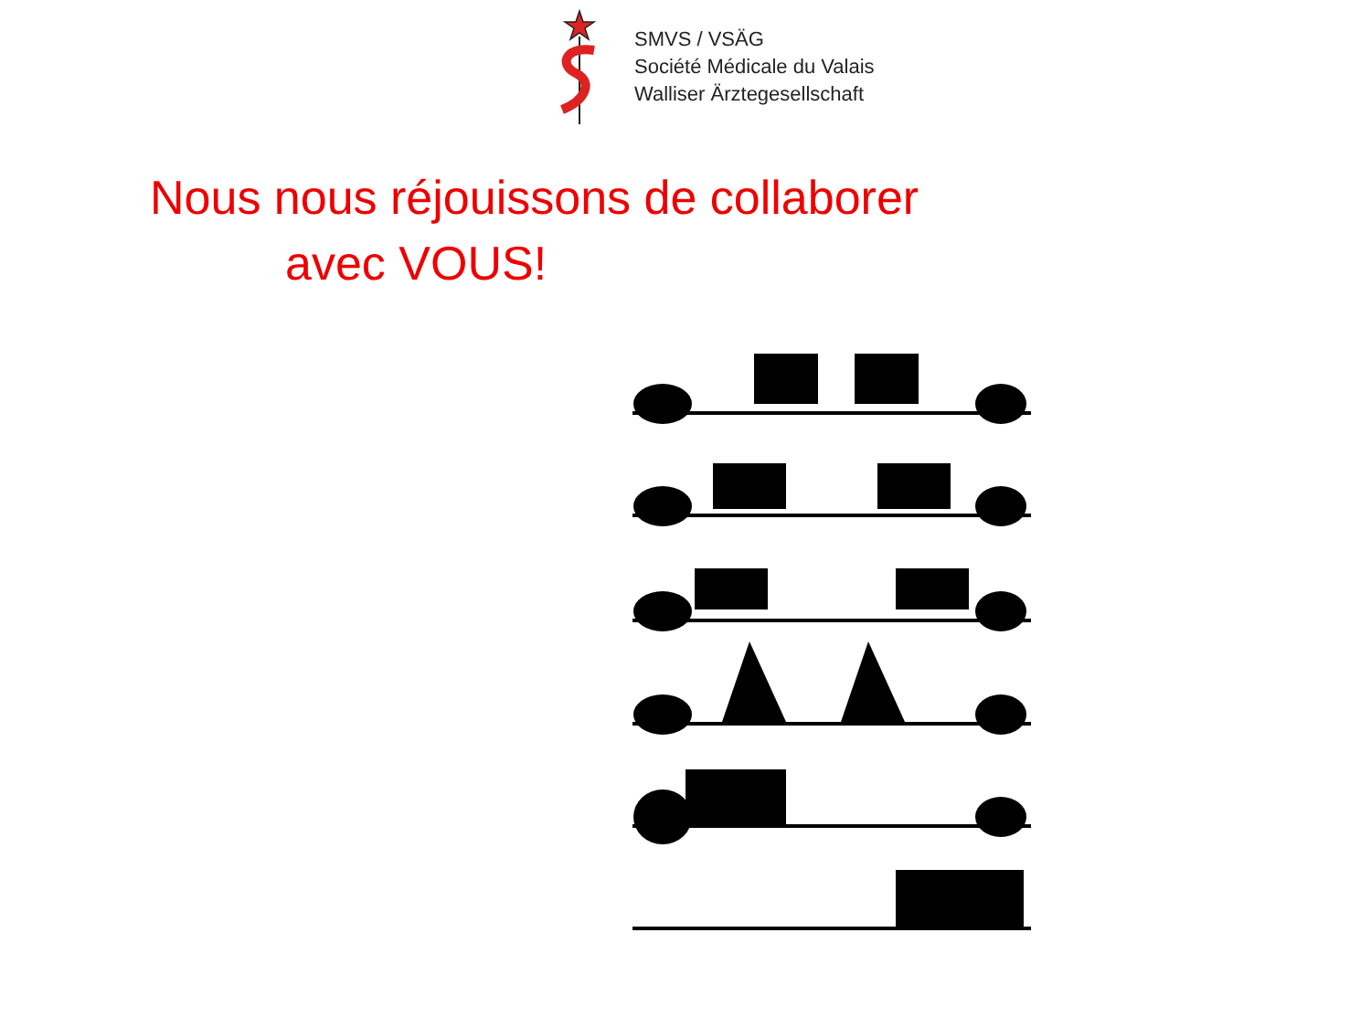SMVS / VSÄG
Société Médicale du Valais
Walliser Ärztegesellschaft
Nous nous réjouissons de collaborer
avec VOUS!